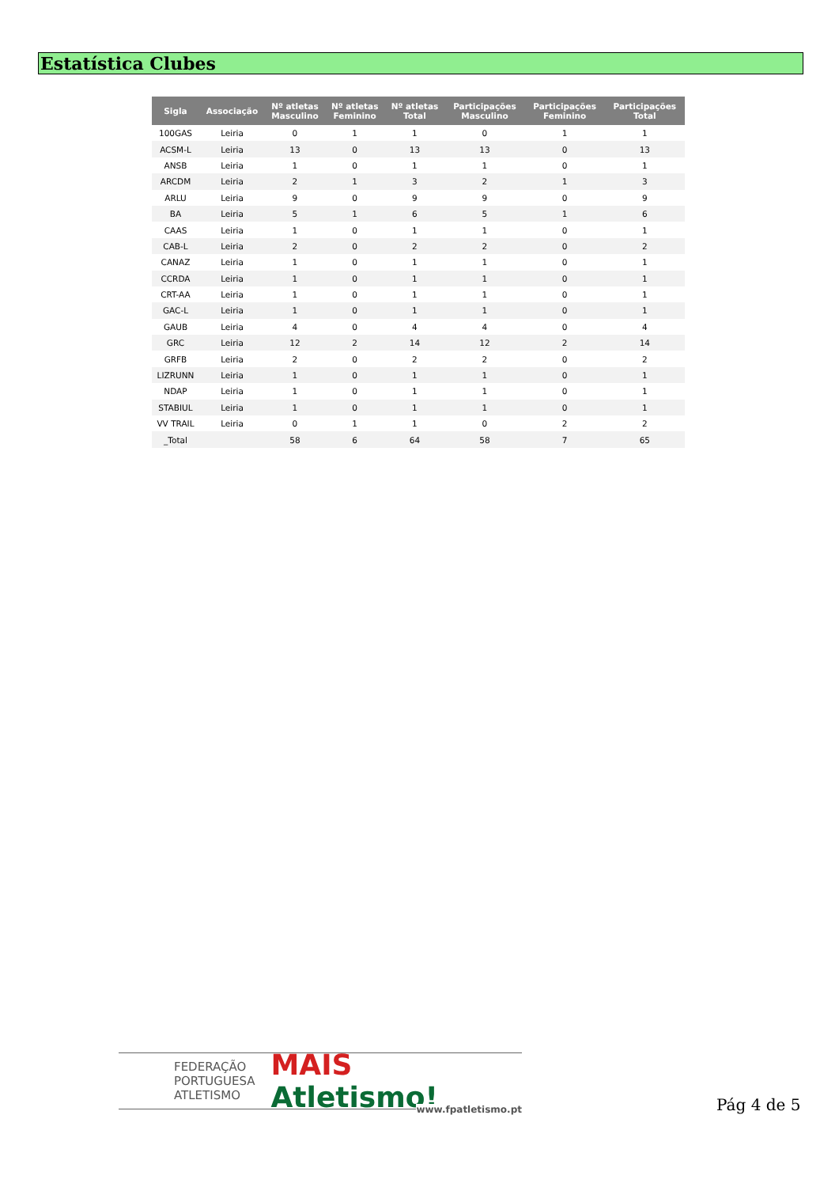Estatística Clubes
| Sigla | Associação | Nº atletas Masculino | Nº atletas Feminino | Nº atletas Total | Participações Masculino | Participações Feminino | Participações Total |
| --- | --- | --- | --- | --- | --- | --- | --- |
| 100GAS | Leiria | 0 | 1 | 1 | 0 | 1 | 1 |
| ACSM-L | Leiria | 13 | 0 | 13 | 13 | 0 | 13 |
| ANSB | Leiria | 1 | 0 | 1 | 1 | 0 | 1 |
| ARCDM | Leiria | 2 | 1 | 3 | 2 | 1 | 3 |
| ARLU | Leiria | 9 | 0 | 9 | 9 | 0 | 9 |
| BA | Leiria | 5 | 1 | 6 | 5 | 1 | 6 |
| CAAS | Leiria | 1 | 0 | 1 | 1 | 0 | 1 |
| CAB-L | Leiria | 2 | 0 | 2 | 2 | 0 | 2 |
| CANAZ | Leiria | 1 | 0 | 1 | 1 | 0 | 1 |
| CCRDA | Leiria | 1 | 0 | 1 | 1 | 0 | 1 |
| CRT-AA | Leiria | 1 | 0 | 1 | 1 | 0 | 1 |
| GAC-L | Leiria | 1 | 0 | 1 | 1 | 0 | 1 |
| GAUB | Leiria | 4 | 0 | 4 | 4 | 0 | 4 |
| GRC | Leiria | 12 | 2 | 14 | 12 | 2 | 14 |
| GRFB | Leiria | 2 | 0 | 2 | 2 | 0 | 2 |
| LIZRUNN | Leiria | 1 | 0 | 1 | 1 | 0 | 1 |
| NDAP | Leiria | 1 | 0 | 1 | 1 | 0 | 1 |
| STABIUL | Leiria | 1 | 0 | 1 | 1 | 0 | 1 |
| VV TRAIL | Leiria | 0 | 1 | 1 | 0 | 2 | 2 |
| _Total | | 58 | 6 | 64 | 58 | 7 | 65 |
FEDERAÇÃO
PORTUGUESA
ATLETISMO
MAIS Atletismo!
www.fpatletismo.pt
Pág 4 de 5